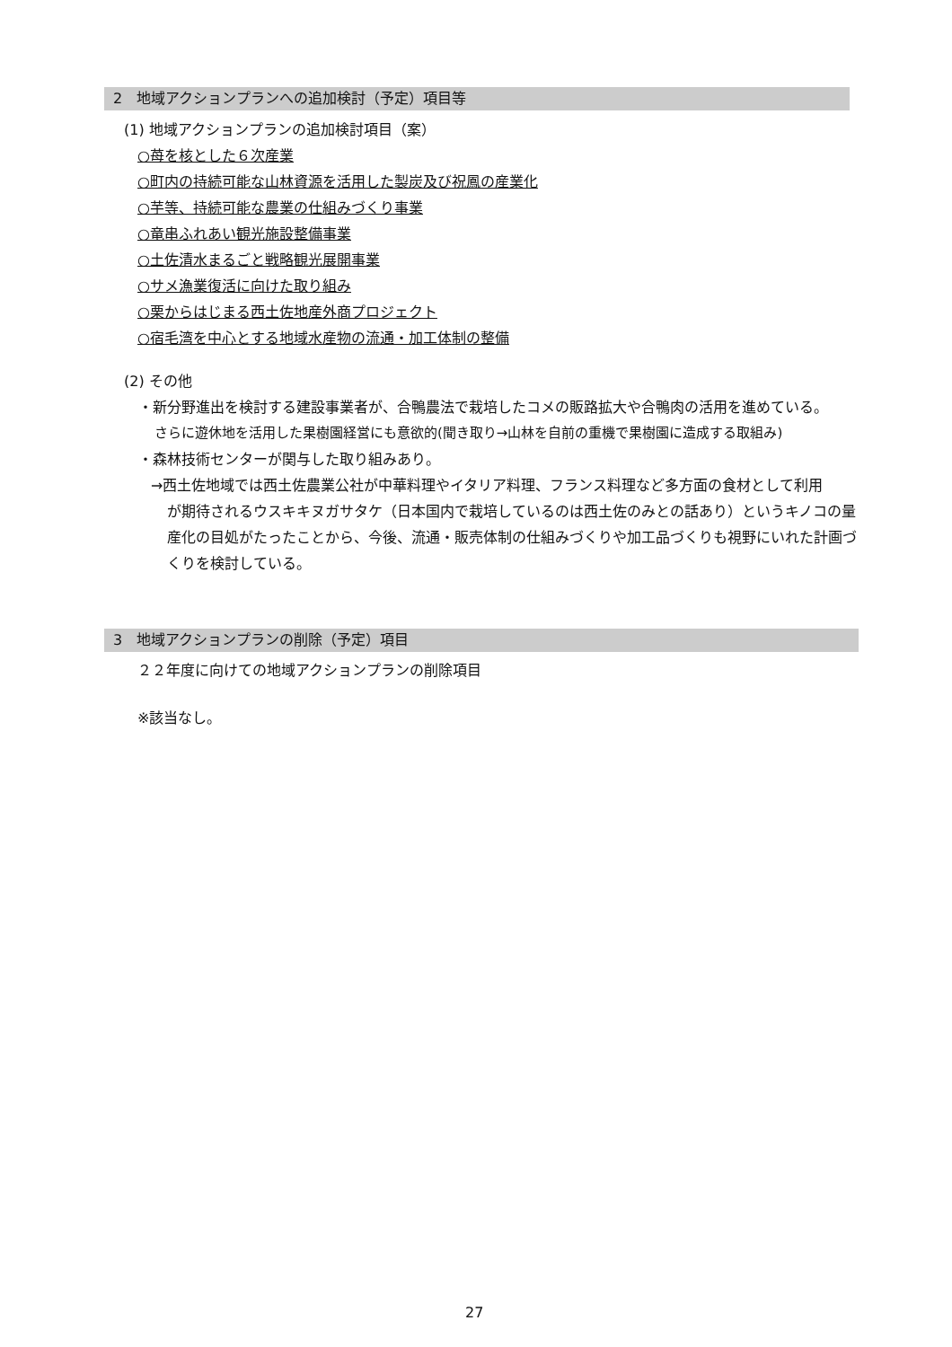2　地域アクションプランへの追加検討（予定）項目等
(1) 地域アクションプランの追加検討項目（案）
○苺を核とした６次産業
○町内の持続可能な山林資源を活用した製炭及び祝鳳の産業化
○芋等、持続可能な農業の仕組みづくり事業
○竜串ふれあい観光施設整備事業
○土佐清水まるごと戦略観光展開事業
○サメ漁業復活に向けた取り組み
○栗からはじまる西土佐地産外商プロジェクト
○宿毛湾を中心とする地域水産物の流通・加工体制の整備
(2) その他
・新分野進出を検討する建設事業者が、合鴨農法で栽培したコメの販路拡大や合鴨肉の活用を進めている。
さらに遊休地を活用した果樹園経営にも意欲的(聞き取り→山林を自前の重機で果樹園に造成する取組み)
・森林技術センターが関与した取り組みあり。
→西土佐地域では西土佐農業公社が中華料理やイタリア料理、フランス料理など多方面の食材として利用
が期待されるウスキキヌガサタケ（日本国内で栽培しているのは西土佐のみとの話あり）というキノコの量産化の目処がたったことから、今後、流通・販売体制の仕組みづくりや加工品づくりも視野にいれた計画づくりを検討している。
3　地域アクションプランの削除（予定）項目
２２年度に向けての地域アクションプランの削除項目
※該当なし。
27